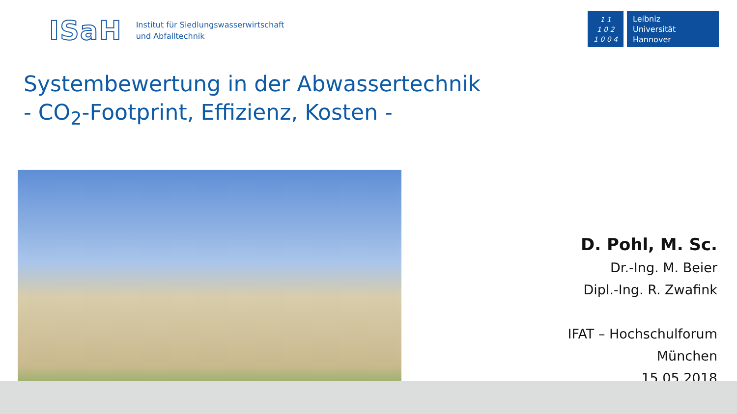ISaH
Institut für Siedlungswasserwirtschaft
und Abfalltechnik
1 1
1 0 2
1 0 0 4
Leibniz
Universität
Hannover
Systembewertung in der Abwassertechnik
- CO<sub>2</sub>-Footprint, Effizienz, Kosten -
D. Pohl, M. Sc.
Dr.-Ing. M. Beier
Dipl.-Ing. R. Zwafink
IFAT – Hochschulforum
München
15.05.2018